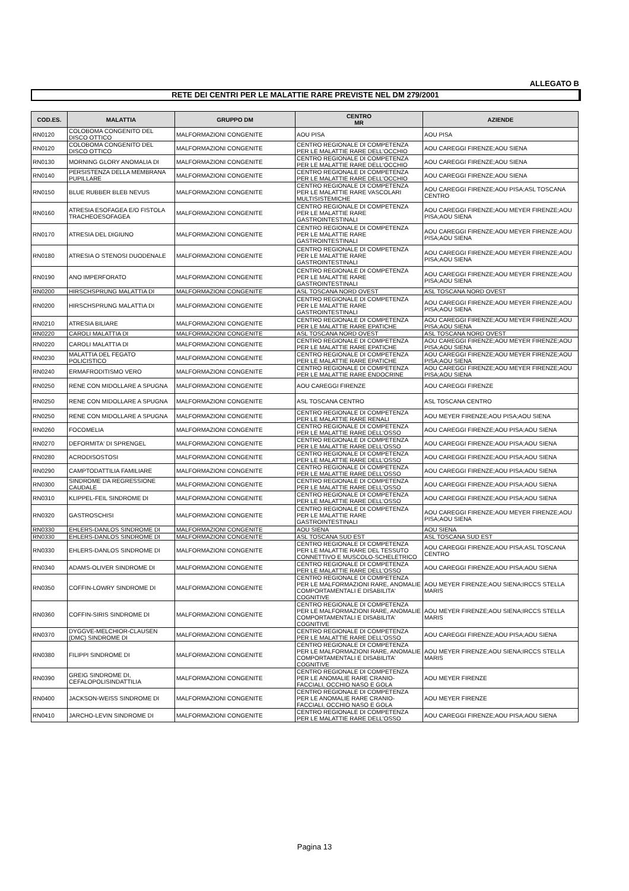ALLEGATO B
RETE DEI CENTRI PER LE MALATTIE RARE PREVISTE NEL DM 279/2001
| COD.ES. | MALATTIA | GRUPPO DM | CENTRO MR | AZIENDE |
| --- | --- | --- | --- | --- |
| RN0120 | COLOBOMA CONGENITO DEL DISCO OTTICO | MALFORMAZIONI CONGENITE | AOU PISA | AOU PISA |
| RN0120 | COLOBOMA CONGENITO DEL DISCO OTTICO | MALFORMAZIONI CONGENITE | CENTRO REGIONALE DI COMPETENZA PER LE MALATTIE RARE DELL'OCCHIO | AOU CAREGGI FIRENZE;AOU SIENA |
| RN0130 | MORNING GLORY ANOMALIA DI | MALFORMAZIONI CONGENITE | CENTRO REGIONALE DI COMPETENZA PER LE MALATTIE RARE DELL'OCCHIO | AOU CAREGGI FIRENZE;AOU SIENA |
| RN0140 | PERSISTENZA DELLA MEMBRANA PUPILLARE | MALFORMAZIONI CONGENITE | CENTRO REGIONALE DI COMPETENZA PER LE MALATTIE RARE DELL'OCCHIO | AOU CAREGGI FIRENZE;AOU SIENA |
| RN0150 | BLUE RUBBER BLEB NEVUS | MALFORMAZIONI CONGENITE | CENTRO REGIONALE DI COMPETENZA PER LE MALATTIE RARE VASCOLARI MULTISISTEMICHE | AOU CAREGGI FIRENZE;AOU PISA;ASL TOSCANA CENTRO |
| RN0160 | ATRESIA ESOFAGEA E/O FISTOLA TRACHEOESOFAGEA | MALFORMAZIONI CONGENITE | CENTRO REGIONALE DI COMPETENZA PER LE MALATTIE RARE GASTROINTESTINALI | AOU CAREGGI FIRENZE;AOU MEYER FIRENZE;AOU PISA;AOU SIENA |
| RN0170 | ATRESIA DEL DIGIUNO | MALFORMAZIONI CONGENITE | CENTRO REGIONALE DI COMPETENZA PER LE MALATTIE RARE GASTROINTESTINALI | AOU CAREGGI FIRENZE;AOU MEYER FIRENZE;AOU PISA;AOU SIENA |
| RN0180 | ATRESIA O STENOSI DUODENALE | MALFORMAZIONI CONGENITE | CENTRO REGIONALE DI COMPETENZA PER LE MALATTIE RARE GASTROINTESTINALI | AOU CAREGGI FIRENZE;AOU MEYER FIRENZE;AOU PISA;AOU SIENA |
| RN0190 | ANO IMPERFORATO | MALFORMAZIONI CONGENITE | CENTRO REGIONALE DI COMPETENZA PER LE MALATTIE RARE GASTROINTESTINALI | AOU CAREGGI FIRENZE;AOU MEYER FIRENZE;AOU PISA;AOU SIENA |
| RN0200 | HIRSCHSPRUNG MALATTIA DI | MALFORMAZIONI CONGENITE | ASL TOSCANA NORD OVEST | ASL TOSCANA NORD OVEST |
| RN0200 | HIRSCHSPRUNG MALATTIA DI | MALFORMAZIONI CONGENITE | CENTRO REGIONALE DI COMPETENZA PER LE MALATTIE RARE GASTROINTESTINALI | AOU CAREGGI FIRENZE;AOU MEYER FIRENZE;AOU PISA;AOU SIENA |
| RN0210 | ATRESIA BILIARE | MALFORMAZIONI CONGENITE | CENTRO REGIONALE DI COMPETENZA PER LE MALATTIE RARE EPATICHE | AOU CAREGGI FIRENZE;AOU MEYER FIRENZE;AOU PISA;AOU SIENA |
| RN0220 | CAROLI MALATTIA DI | MALFORMAZIONI CONGENITE | ASL TOSCANA NORD OVEST | ASL TOSCANA NORD OVEST |
| RN0220 | CAROLI MALATTIA DI | MALFORMAZIONI CONGENITE | CENTRO REGIONALE DI COMPETENZA PER LE MALATTIE RARE EPATICHE | AOU CAREGGI FIRENZE;AOU MEYER FIRENZE;AOU PISA;AOU SIENA |
| RN0230 | MALATTIA DEL FEGATO POLICISTICO | MALFORMAZIONI CONGENITE | CENTRO REGIONALE DI COMPETENZA PER LE MALATTIE RARE EPATICHE | AOU CAREGGI FIRENZE;AOU MEYER FIRENZE;AOU PISA;AOU SIENA |
| RN0240 | ERMAFRODITISMO VERO | MALFORMAZIONI CONGENITE | CENTRO REGIONALE DI COMPETENZA PER LE MALATTIE RARE ENDOCRINE | AOU CAREGGI FIRENZE;AOU MEYER FIRENZE;AOU PISA;AOU SIENA |
| RN0250 | RENE CON MIDOLLARE A SPUGNA | MALFORMAZIONI CONGENITE | AOU CAREGGI FIRENZE | AOU CAREGGI FIRENZE |
| RN0250 | RENE CON MIDOLLARE A SPUGNA | MALFORMAZIONI CONGENITE | ASL TOSCANA CENTRO | ASL TOSCANA CENTRO |
| RN0250 | RENE CON MIDOLLARE A SPUGNA | MALFORMAZIONI CONGENITE | CENTRO REGIONALE DI COMPETENZA PER LE MALATTIE RARE RENALI | AOU MEYER FIRENZE;AOU PISA;AOU SIENA |
| RN0260 | FOCOMELIA | MALFORMAZIONI CONGENITE | CENTRO REGIONALE DI COMPETENZA PER LE MALATTIE RARE DELL'OSSO | AOU CAREGGI FIRENZE;AOU PISA;AOU SIENA |
| RN0270 | DEFORMITA' DI SPRENGEL | MALFORMAZIONI CONGENITE | CENTRO REGIONALE DI COMPETENZA PER LE MALATTIE RARE DELL'OSSO | AOU CAREGGI FIRENZE;AOU PISA;AOU SIENA |
| RN0280 | ACRODISOSTOSI | MALFORMAZIONI CONGENITE | CENTRO REGIONALE DI COMPETENZA PER LE MALATTIE RARE DELL'OSSO | AOU CAREGGI FIRENZE;AOU PISA;AOU SIENA |
| RN0290 | CAMPTODATTILIA FAMILIARE | MALFORMAZIONI CONGENITE | CENTRO REGIONALE DI COMPETENZA PER LE MALATTIE RARE DELL'OSSO | AOU CAREGGI FIRENZE;AOU PISA;AOU SIENA |
| RN0300 | SINDROME DA REGRESSIONE CAUDALE | MALFORMAZIONI CONGENITE | CENTRO REGIONALE DI COMPETENZA PER LE MALATTIE RARE DELL'OSSO | AOU CAREGGI FIRENZE;AOU PISA;AOU SIENA |
| RN0310 | KLIPPEL-FEIL SINDROME DI | MALFORMAZIONI CONGENITE | CENTRO REGIONALE DI COMPETENZA PER LE MALATTIE RARE DELL'OSSO | AOU CAREGGI FIRENZE;AOU PISA;AOU SIENA |
| RN0320 | GASTROSCHISI | MALFORMAZIONI CONGENITE | CENTRO REGIONALE DI COMPETENZA PER LE MALATTIE RARE GASTROINTESTINALI | AOU CAREGGI FIRENZE;AOU MEYER FIRENZE;AOU PISA;AOU SIENA |
| RN0330 | EHLERS-DANLOS SINDROME DI | MALFORMAZIONI CONGENITE | AOU SIENA | AOU SIENA |
| RN0330 | EHLERS-DANLOS SINDROME DI | MALFORMAZIONI CONGENITE | ASL TOSCANA SUD EST | ASL TOSCANA SUD EST |
| RN0330 | EHLERS-DANLOS SINDROME DI | MALFORMAZIONI CONGENITE | CENTRO REGIONALE DI COMPETENZA PER LE MALATTIE RARE DEL TESSUTO CONNETTIVO E MUSCOLO-SCHELETRICO | AOU CAREGGI FIRENZE;AOU PISA;ASL TOSCANA CENTRO |
| RN0340 | ADAMS-OLIVER SINDROME DI | MALFORMAZIONI CONGENITE | CENTRO REGIONALE DI COMPETENZA PER LE MALATTIE RARE DELL'OSSO | AOU CAREGGI FIRENZE;AOU PISA;AOU SIENA |
| RN0350 | COFFIN-LOWRY SINDROME DI | MALFORMAZIONI CONGENITE | CENTRO REGIONALE DI COMPETENZA PER LE MALFORMAZIONI RARE, ANOMALIE COMPORTAMENTALI E DISABILITA' COGNITIVE | AOU MEYER FIRENZE;AOU SIENA;IRCCS STELLA MARIS |
| RN0360 | COFFIN-SIRIS SINDROME DI | MALFORMAZIONI CONGENITE | CENTRO REGIONALE DI COMPETENZA PER LE MALFORMAZIONI RARE, ANOMALIE COMPORTAMENTALI E DISABILITA' COGNITIVE | AOU MEYER FIRENZE;AOU SIENA;IRCCS STELLA MARIS |
| RN0370 | DYGGVE-MELCHIOR-CLAUSEN (DMC) SINDROME DI | MALFORMAZIONI CONGENITE | CENTRO REGIONALE DI COMPETENZA PER LE MALATTIE RARE DELL'OSSO | AOU CAREGGI FIRENZE;AOU PISA;AOU SIENA |
| RN0380 | FILIPPI SINDROME DI | MALFORMAZIONI CONGENITE | CENTRO REGIONALE DI COMPETENZA PER LE MALFORMAZIONI RARE, ANOMALIE COMPORTAMENTALI E DISABILITA' COGNITIVE | AOU MEYER FIRENZE;AOU SIENA;IRCCS STELLA MARIS |
| RN0390 | GREIG SINDROME DI, CEFALOPOLISINDATTILIA | MALFORMAZIONI CONGENITE | CENTRO REGIONALE DI COMPETENZA PER LE ANOMALIE RARE CRANIO-FACCIALI, OCCHIO NASO E GOLA | AOU MEYER FIRENZE |
| RN0400 | JACKSON-WEISS SINDROME DI | MALFORMAZIONI CONGENITE | CENTRO REGIONALE DI COMPETENZA PER LE ANOMALIE RARE CRANIO-FACCIALI, OCCHIO NASO E GOLA | AOU MEYER FIRENZE |
| RN0410 | JARCHO-LEVIN SINDROME DI | MALFORMAZIONI CONGENITE | CENTRO REGIONALE DI COMPETENZA PER LE MALATTIE RARE DELL'OSSO | AOU CAREGGI FIRENZE;AOU PISA;AOU SIENA |
Pagina 13